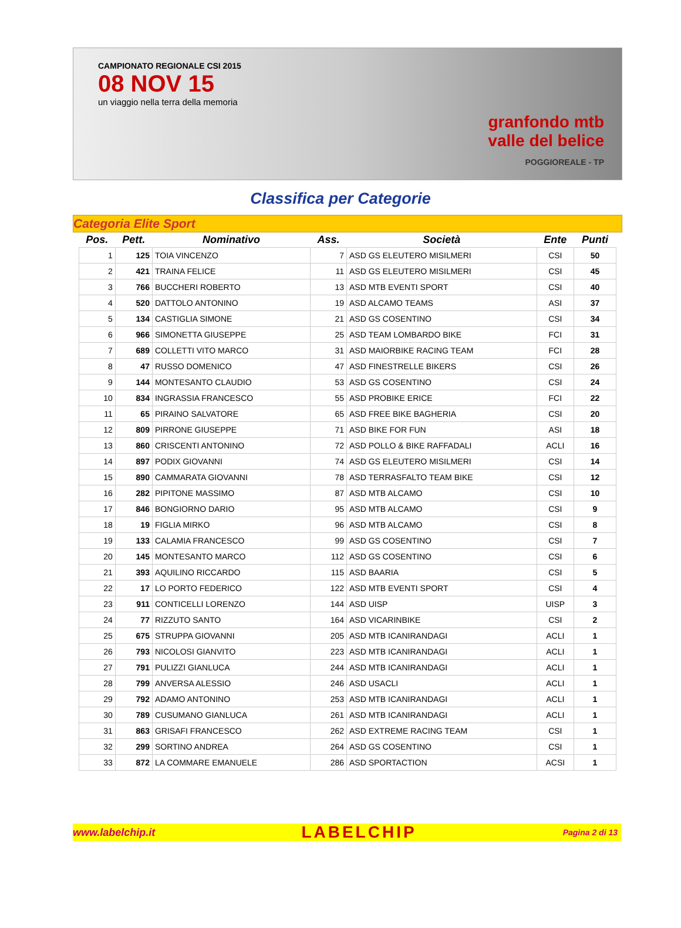CAMPIONATO REGIONALE CSI 2015
08 NOV 15
un viaggio nella terra della memoria
granfondo mtb
valle del belice
POGGIOREALE - TP
Classifica per Categorie
Categoria Elite Sport
| Pos. | Pett. | Nominativo | Ass. | Società | Ente | Punti |
| --- | --- | --- | --- | --- | --- | --- |
| 1 | 125 | TOIA VINCENZO | 7 | ASD GS ELEUTERO MISILMERI | CSI | 50 |
| 2 | 421 | TRAINA FELICE | 11 | ASD GS ELEUTERO MISILMERI | CSI | 45 |
| 3 | 766 | BUCCHERI ROBERTO | 13 | ASD MTB EVENTI SPORT | CSI | 40 |
| 4 | 520 | DATTOLO ANTONINO | 19 | ASD ALCAMO TEAMS | ASI | 37 |
| 5 | 134 | CASTIGLIA SIMONE | 21 | ASD GS COSENTINO | CSI | 34 |
| 6 | 966 | SIMONETTA GIUSEPPE | 25 | ASD TEAM LOMBARDO BIKE | FCI | 31 |
| 7 | 689 | COLLETTI VITO MARCO | 31 | ASD MAIORBIKE RACING TEAM | FCI | 28 |
| 8 | 47 | RUSSO DOMENICO | 47 | ASD FINESTRELLE BIKERS | CSI | 26 |
| 9 | 144 | MONTESANTO CLAUDIO | 53 | ASD GS COSENTINO | CSI | 24 |
| 10 | 834 | INGRASSIA FRANCESCO | 55 | ASD PROBIKE ERICE | FCI | 22 |
| 11 | 65 | PIRAINO SALVATORE | 65 | ASD FREE BIKE BAGHERIA | CSI | 20 |
| 12 | 809 | PIRRONE GIUSEPPE | 71 | ASD BIKE FOR FUN | ASI | 18 |
| 13 | 860 | CRISCENTI ANTONINO | 72 | ASD POLLO & BIKE RAFFADALI | ACLI | 16 |
| 14 | 897 | PODIX GIOVANNI | 74 | ASD GS ELEUTERO MISILMERI | CSI | 14 |
| 15 | 890 | CAMMARATA GIOVANNI | 78 | ASD TERRASFALTO TEAM BIKE | CSI | 12 |
| 16 | 282 | PIPITONE MASSIMO | 87 | ASD MTB ALCAMO | CSI | 10 |
| 17 | 846 | BONGIORNO DARIO | 95 | ASD MTB ALCAMO | CSI | 9 |
| 18 | 19 | FIGLIA MIRKO | 96 | ASD MTB ALCAMO | CSI | 8 |
| 19 | 133 | CALAMIA FRANCESCO | 99 | ASD GS COSENTINO | CSI | 7 |
| 20 | 145 | MONTESANTO MARCO | 112 | ASD GS COSENTINO | CSI | 6 |
| 21 | 393 | AQUILINO RICCARDO | 115 | ASD BAARIA | CSI | 5 |
| 22 | 17 | LO PORTO FEDERICO | 122 | ASD MTB EVENTI SPORT | CSI | 4 |
| 23 | 911 | CONTICELLI LORENZO | 144 | ASD UISP | UISP | 3 |
| 24 | 77 | RIZZUTO SANTO | 164 | ASD VICARINBIKE | CSI | 2 |
| 25 | 675 | STRUPPA GIOVANNI | 205 | ASD MTB ICANIRANDAGI | ACLI | 1 |
| 26 | 793 | NICOLOSI GIANVITO | 223 | ASD MTB ICANIRANDAGI | ACLI | 1 |
| 27 | 791 | PULIZZI GIANLUCA | 244 | ASD MTB ICANIRANDAGI | ACLI | 1 |
| 28 | 799 | ANVERSA ALESSIO | 246 | ASD USACLI | ACLI | 1 |
| 29 | 792 | ADAMO ANTONINO | 253 | ASD MTB ICANIRANDAGI | ACLI | 1 |
| 30 | 789 | CUSUMANO GIANLUCA | 261 | ASD MTB ICANIRANDAGI | ACLI | 1 |
| 31 | 863 | GRISAFI FRANCESCO | 262 | ASD EXTREME RACING TEAM | CSI | 1 |
| 32 | 299 | SORTINO ANDREA | 264 | ASD GS COSENTINO | CSI | 1 |
| 33 | 872 | LA COMMARE EMANUELE | 286 | ASD SPORTACTION | ACSI | 1 |
www.labelchip.it LABELCHIP Pagina 2 di 13